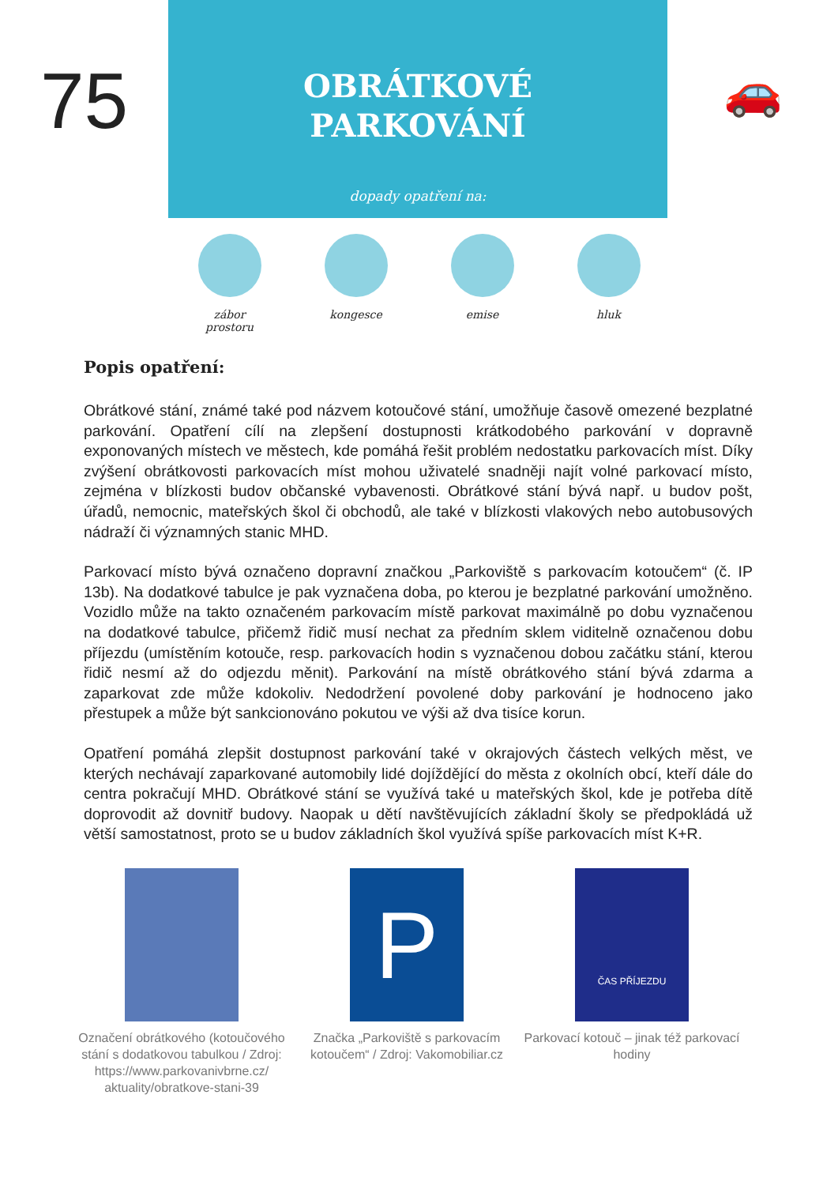75
OBRÁTKOVÉ
PARKOVÁNÍ
dopady opatření na:
🚗
zábor prostoru
kongesce emise hluk
Popis opatření:
Obrátkové stání, známé také pod názvem kotoučové stání, umožňuje časově omezené bezplatné parkování. Opatření cílí na zlepšení dostupnosti krátkodobého parkování v dopravně exponovaných místech ve městech, kde pomáhá řešit problém nedostatku parkovacích míst. Díky zvýšení obrátkovosti parkovacích míst mohou uživatelé snadněji najít volné parkovací místo, zejména v blízkosti budov občanské vybavenosti. Obrátkové stání bývá např. u budov pošt, úřadů, nemocnic, mateřských škol či obchodů, ale také v blízkosti vlakových nebo autobusových nádraží či významných stanic MHD.
Parkovací místo bývá označeno dopravní značkou „Parkoviště s parkovacím kotoučem“ (č. IP 13b). Na dodatkové tabulce je pak vyznačena doba, po kterou je bezplatné parkování umožněno. Vozidlo může na takto označeném parkovacím místě parkovat maximálně po dobu vyznačenou na dodatkové tabulce, přičemž řidič musí nechat za předním sklem viditelně označenou dobu příjezdu (umístěním kotouče, resp. parkovacích hodin s vyznačenou dobou začátku stání, kterou řidič nesmí až do odjezdu měnit). Parkování na místě obrátkového stání bývá zdarma a zaparkovat zde může kdokoliv. Nedodržení povolené doby parkování je hodnoceno jako přestupek a může být sankcionováno pokutou ve výši až dva tisíce korun.
Opatření pomáhá zlepšit dostupnost parkování také v okrajových částech velkých měst, ve kterých nechávají zaparkované automobily lidé dojíždějící do města z okolních obcí, kteří dále do centra pokračují MHD. Obrátkové stání se využívá také u mateřských škol, kde je potřeba dítě doprovodit až dovnitř budovy. Naopak u dětí navštěvujících základní školy se předpokládá už větší samostatnost, proto se u budov základních škol využívá spíše parkovacích míst K+R.
Označení obrátkového (kotoučového stání s dodatkovou tabulkou / Zdroj: https://www.parkovanivbrne.cz/ aktuality/obratkove-stani-39
P
Značka „Parkoviště s parkovacím kotoučem“ / Zdroj: Vakomobiliar.cz
ČAS PŘÍJEZDU
Parkovací kotouč – jinak též parkovací hodiny